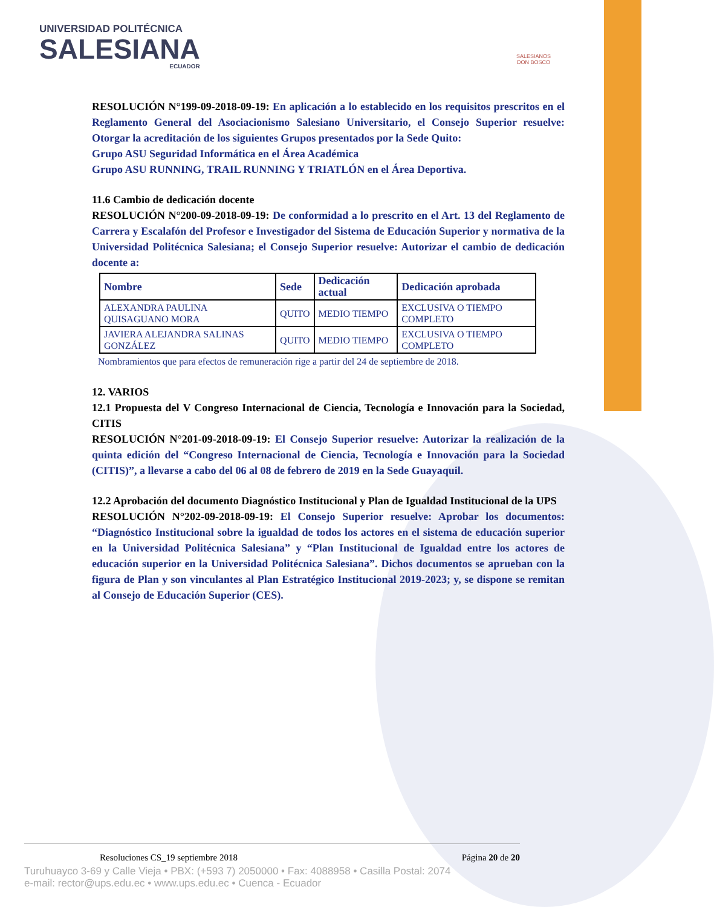UNIVERSIDAD POLITÉCNICA
SALESIANA
ECUADOR
SALESIANOS
DON BOSCO
RESOLUCIÓN N°199-09-2018-09-19: En aplicación a lo establecido en los requisitos prescritos en el Reglamento General del Asociacionismo Salesiano Universitario, el Consejo Superior resuelve: Otorgar la acreditación de los siguientes Grupos presentados por la Sede Quito:
Grupo ASU Seguridad Informática en el Área Académica
Grupo ASU RUNNING, TRAIL RUNNING Y TRIATLÓN en el Área Deportiva.
11.6 Cambio de dedicación docente
RESOLUCIÓN N°200-09-2018-09-19: De conformidad a lo prescrito en el Art. 13 del Reglamento de Carrera y Escalafón del Profesor e Investigador del Sistema de Educación Superior y normativa de la Universidad Politécnica Salesiana; el Consejo Superior resuelve: Autorizar el cambio de dedicación docente a:
| Nombre | Sede | Dedicación actual | Dedicación aprobada |
| --- | --- | --- | --- |
| ALEXANDRA PAULINA QUISAGUANO MORA | QUITO | MEDIO TIEMPO | EXCLUSIVA O TIEMPO COMPLETO |
| JAVIERA ALEJANDRA SALINAS GONZÁLEZ | QUITO | MEDIO TIEMPO | EXCLUSIVA O TIEMPO COMPLETO |
Nombramientos que para efectos de remuneración rige a partir del 24 de septiembre de 2018.
12. VARIOS
12.1 Propuesta del V Congreso Internacional de Ciencia, Tecnología e Innovación para la Sociedad, CITIS
RESOLUCIÓN N°201-09-2018-09-19: El Consejo Superior resuelve: Autorizar la realización de la quinta edición del “Congreso Internacional de Ciencia, Tecnología e Innovación para la Sociedad (CITIS)”, a llevarse a cabo del 06 al 08 de febrero de 2019 en la Sede Guayaquil.
12.2 Aprobación del documento Diagnóstico Institucional y Plan de Igualdad Institucional de la UPS
RESOLUCIÓN N°202-09-2018-09-19: El Consejo Superior resuelve: Aprobar los documentos: “Diagnóstico Institucional sobre la igualdad de todos los actores en el sistema de educación superior en la Universidad Politécnica Salesiana” y “Plan Institucional de Igualdad entre los actores de educación superior en la Universidad Politécnica Salesiana”. Dichos documentos se aprueban con la figura de Plan y son vinculantes al Plan Estratégico Institucional 2019-2023; y, se dispone se remitan al Consejo de Educación Superior (CES).
Resoluciones CS_19 septiembre 2018 Página 20 de 20
Turuhuayco 3-69 y Calle Vieja • PBX: (+593 7) 2050000 • Fax: 4088958 • Casilla Postal: 2074
e-mail: rector@ups.edu.ec • www.ups.edu.ec • Cuenca - Ecuador